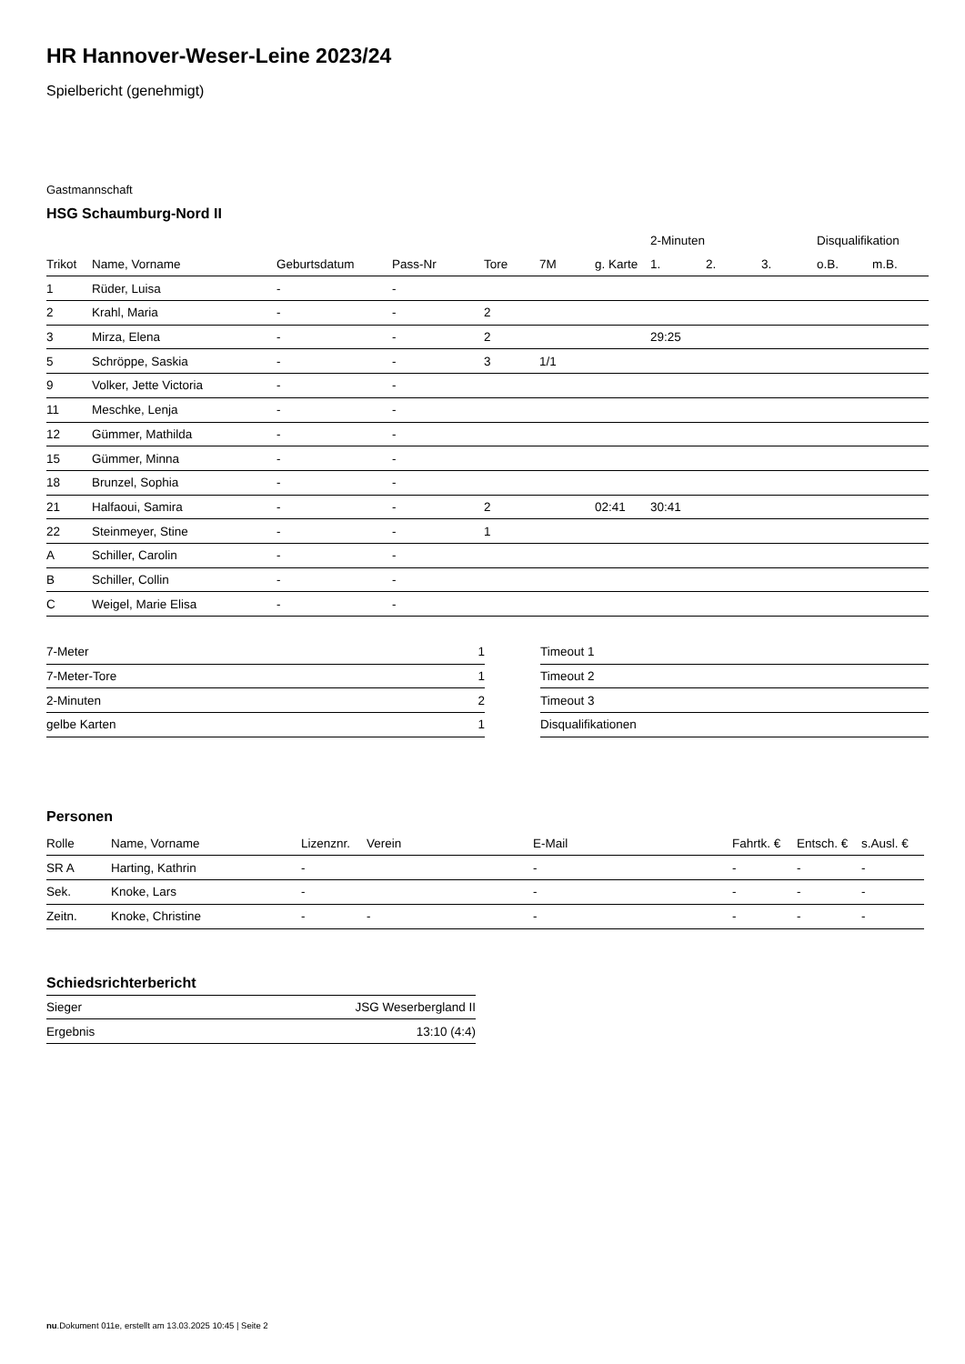HR Hannover-Weser-Leine 2023/24
Spielbericht (genehmigt)
Gastmannschaft
HSG Schaumburg-Nord II
| | | | | | | | 2-Minuten | | | Disqualifikation | |
| --- | --- | --- | --- | --- | --- | --- | --- | --- | --- | --- | --- |
| Trikot | Name, Vorname | Geburtsdatum | Pass-Nr | Tore | 7M | g. Karte | 1. | 2. | 3. | o.B. | m.B. |
| 1 | Rüder, Luisa | - | - | | | | | | | | |
| 2 | Krahl, Maria | - | - | 2 | | | | | | | |
| 3 | Mirza, Elena | - | - | 2 | | | 29:25 | | | | |
| 5 | Schröppe, Saskia | - | - | 3 | 1/1 | | | | | | |
| 9 | Volker, Jette Victoria | - | - | | | | | | | | |
| 11 | Meschke, Lenja | - | - | | | | | | | | |
| 12 | Gümmer, Mathilda | - | - | | | | | | | | |
| 15 | Gümmer, Minna | - | - | | | | | | | | |
| 18 | Brunzel, Sophia | - | - | | | | | | | | |
| 21 | Halfaoui, Samira | - | - | 2 | | 02:41 | 30:41 | | | | |
| 22 | Steinmeyer, Stine | - | - | 1 | | | | | | | |
| A | Schiller, Carolin | - | - | | | | | | | | |
| B | Schiller, Collin | - | - | | | | | | | | |
| C | Weigel, Marie Elisa | - | - | | | | | | | | |
| 7-Meter | 1 |
| 7-Meter-Tore | 1 |
| 2-Minuten | 2 |
| gelbe Karten | 1 |
| Timeout 1 |
| Timeout 2 |
| Timeout 3 |
| Disqualifikationen |
Personen
| Rolle | Name, Vorname | Lizenznr. | Verein | E-Mail | Fahrtk. € | Entsch. € | s.Ausl. € |
| --- | --- | --- | --- | --- | --- | --- | --- |
| SR A | Harting, Kathrin | - | | - | - | - | - |
| Sek. | Knoke, Lars | - | | - | - | - | - |
| Zeitn. | Knoke, Christine | - | - | - | - | - | - |
Schiedsrichterbericht
| Sieger | JSG Weserbergland II |
| Ergebnis | 13:10 (4:4) |
nu.Dokument 011e, erstellt am 13.03.2025 10:45 | Seite 2